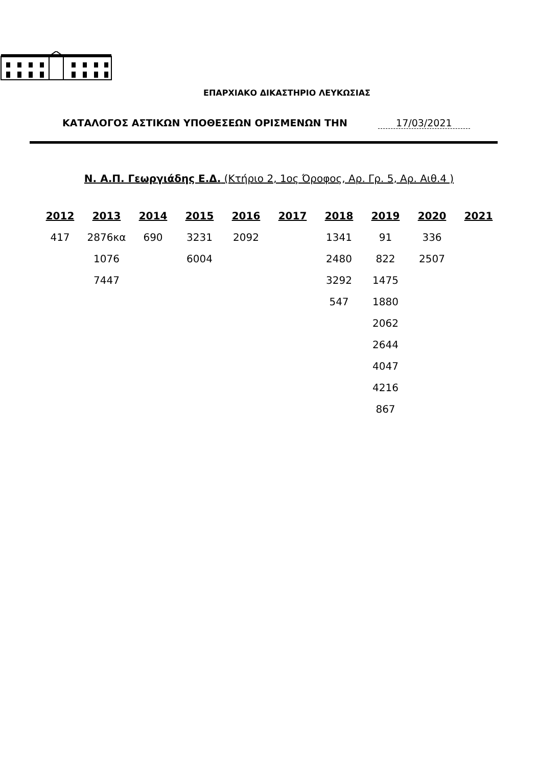ΕΠΑΡΧΙΑΚΟ ΔΙΚΑΣΤΗΡΙΟ ΛΕΥΚΩΣΙΑΣ
ΚΑΤΑΛΟΓΟΣ ΑΣΤΙΚΩΝ ΥΠΟΘΕΣΕΩΝ ΟΡΙΣΜΕΝΩΝ ΤΗΝ 17/03/2021
Ν. Α.Π. Γεωργιάδης Ε.Δ. (Κτήριο 2, 1ος Όροφος, Αρ. Γρ. 5, Αρ. Αιθ.4 )
| 2012 | 2013 | 2014 | 2015 | 2016 | 2017 | 2018 | 2019 | 2020 | 2021 |
| --- | --- | --- | --- | --- | --- | --- | --- | --- | --- |
| 417 | 2876κα | 690 | 3231 | 2092 | | 1341 | 91 | 336 | |
| | 1076 | | 6004 | | | 2480 | 822 | 2507 | |
| | 7447 | | | | | 3292 | 1475 | | |
| | | | | | | 547 | 1880 | | |
| | | | | | | | 2062 | | |
| | | | | | | | 2644 | | |
| | | | | | | | 4047 | | |
| | | | | | | | 4216 | | |
| | | | | | | | 867 | | |